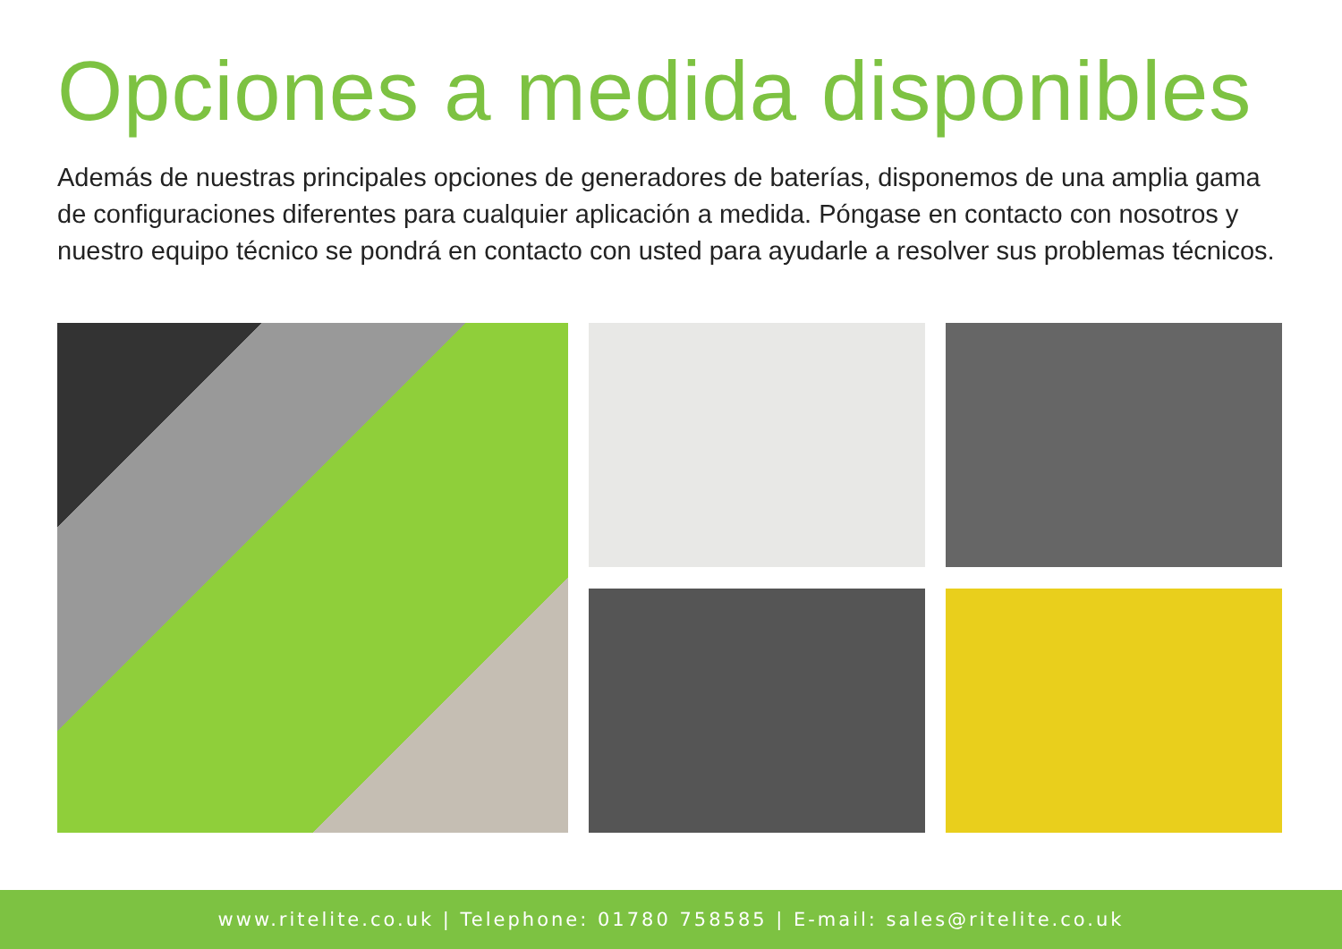Opciones a medida disponibles
Además de nuestras principales opciones de generadores de baterías, disponemos de una amplia gama de configuraciones diferentes para cualquier aplicación a medida. Póngase en contacto con nosotros y nuestro equipo técnico se pondrá en contacto con usted para ayudarle a resolver sus problemas técnicos.
www.ritelite.co.uk | Telephone: 01780 758585 | E-mail: sales@ritelite.co.uk